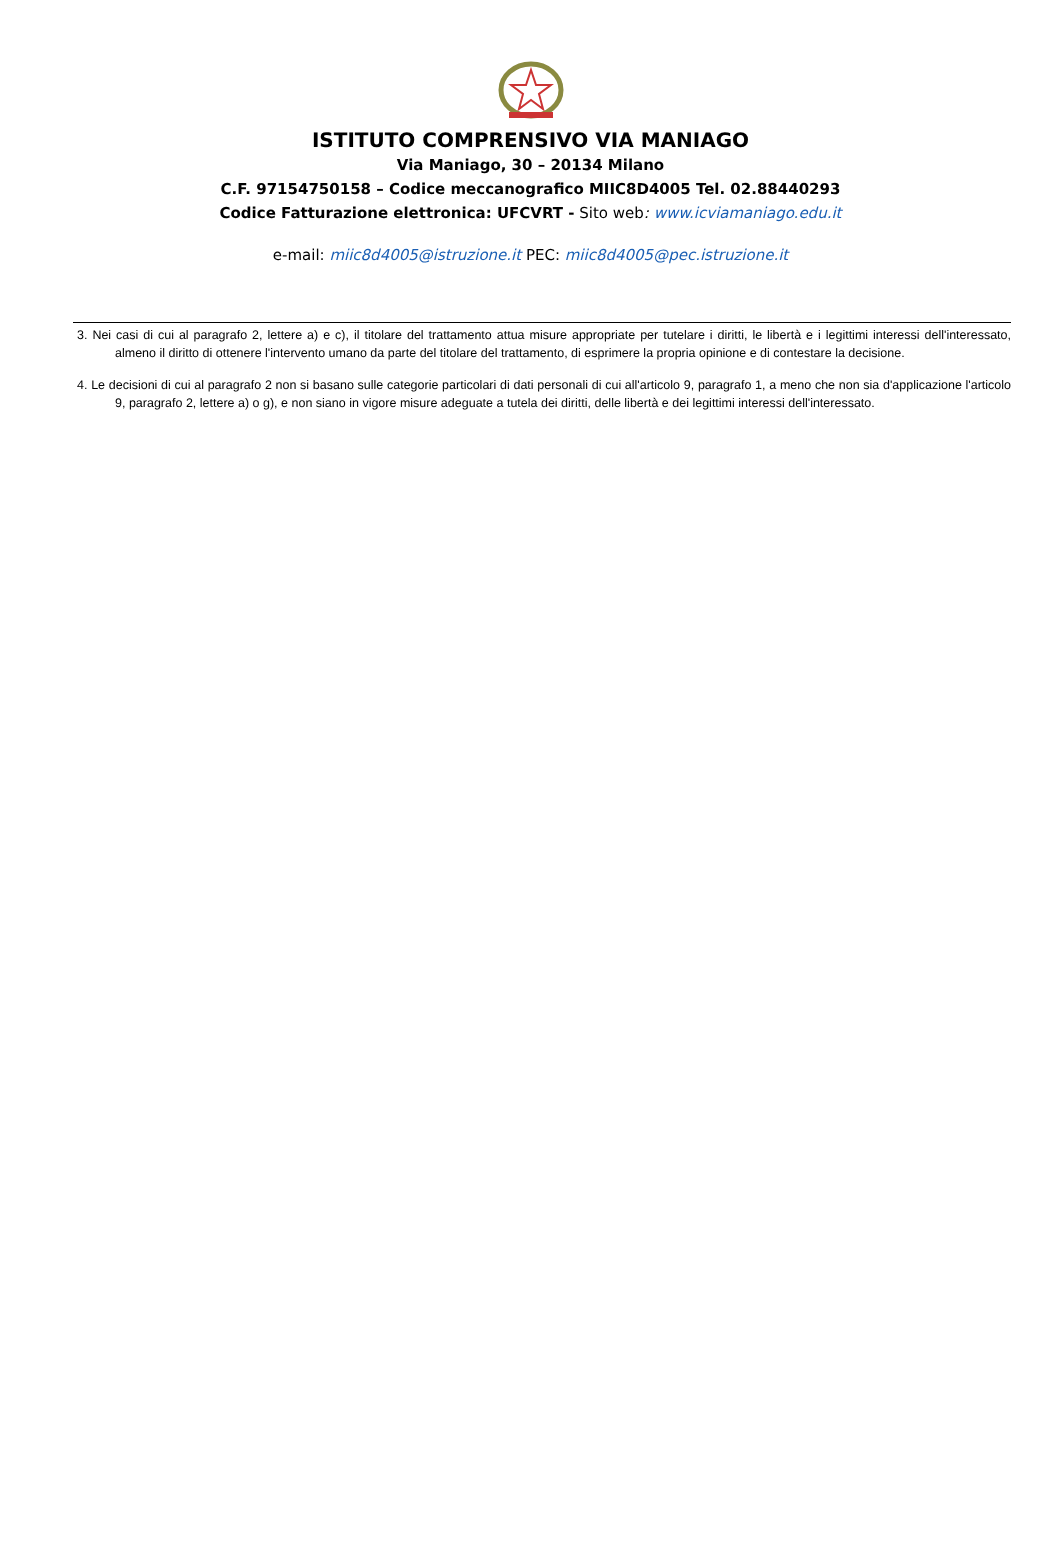ISTITUTO COMPRENSIVO VIA MANIAGO
Via Maniago, 30 – 20134 Milano
C.F. 97154750158 – Codice meccanografico MIIC8D4005 Tel. 02.88440293
Codice Fatturazione elettronica: UFCVRT - Sito web: www.icviamaniago.edu.it
e-mail: miic8d4005@istruzione.it PEC: miic8d4005@pec.istruzione.it
3. Nei casi di cui al paragrafo 2, lettere a) e c), il titolare del trattamento attua misure appropriate per tutelare i diritti, le libertà e i legittimi interessi dell'interessato, almeno il diritto di ottenere l'intervento umano da parte del titolare del trattamento, di esprimere la propria opinione e di contestare la decisione.
4. Le decisioni di cui al paragrafo 2 non si basano sulle categorie particolari di dati personali di cui all'articolo 9, paragrafo 1, a meno che non sia d'applicazione l'articolo 9, paragrafo 2, lettere a) o g), e non siano in vigore misure adeguate a tutela dei diritti, delle libertà e dei legittimi interessi dell'interessato.